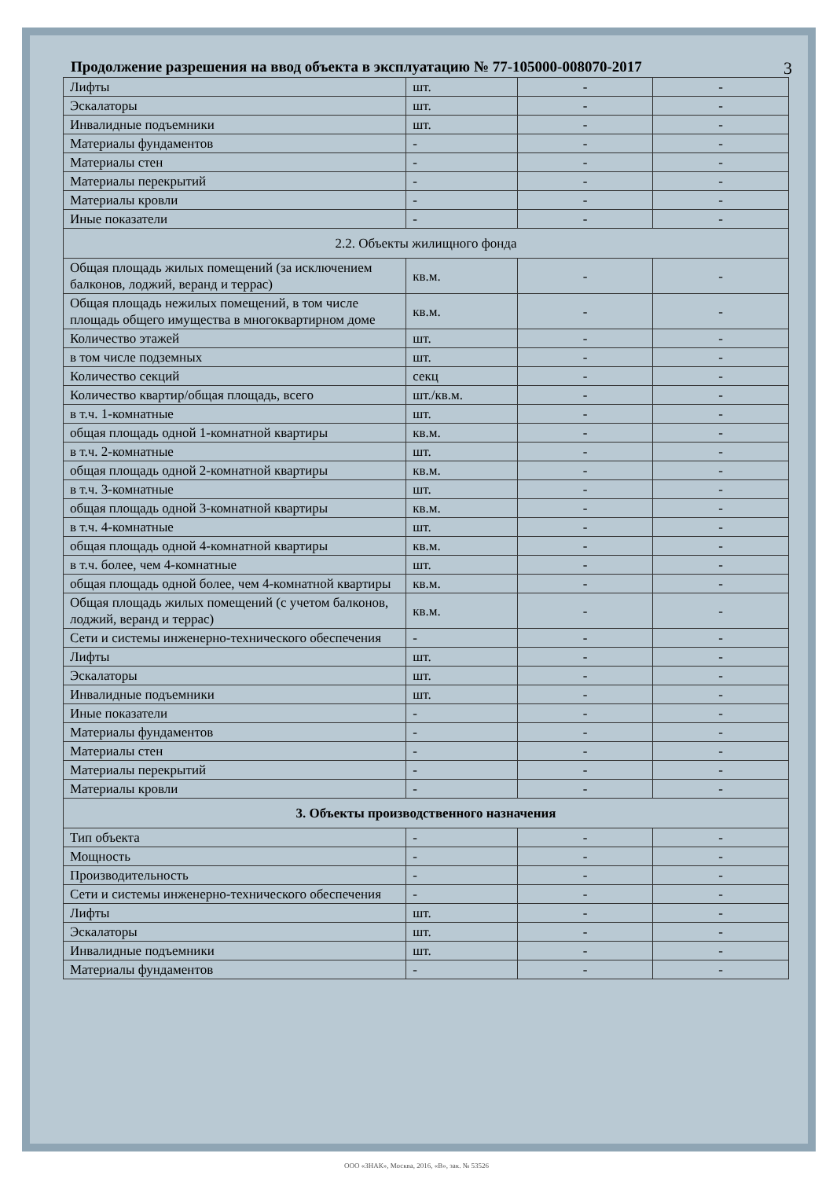Продолжение разрешения на ввод объекта в эксплуатацию № 77-105000-008070-2017
3
| Лифты | шт. | - | - |
| Эскалаторы | шт. | - | - |
| Инвалидные подъемники | шт. | - | - |
| Материалы фундаментов | - | - | - |
| Материалы стен | - | - | - |
| Материалы перекрытий | - | - | - |
| Материалы кровли | - | - | - |
| Иные показатели | - | - | - |
| 2.2. Объекты жилищного фонда | | | |
| Общая площадь жилых помещений (за исключением балконов, лоджий, веранд и террас) | кв.м. | - | - |
| Общая площадь нежилых помещений, в том числе площадь общего имущества в многоквартирном доме | кв.м. | - | - |
| Количество этажей | шт. | - | - |
| в том числе подземных | шт. | - | - |
| Количество секций | секц | - | - |
| Количество квартир/общая площадь, всего | шт./кв.м. | - | - |
| в т.ч. 1-комнатные | шт. | - | - |
| общая площадь одной 1-комнатной квартиры | кв.м. | - | - |
| в т.ч. 2-комнатные | шт. | - | - |
| общая площадь одной 2-комнатной квартиры | кв.м. | - | - |
| в т.ч. 3-комнатные | шт. | - | - |
| общая площадь одной 3-комнатной квартиры | кв.м. | - | - |
| в т.ч. 4-комнатные | шт. | - | - |
| общая площадь одной 4-комнатной квартиры | кв.м. | - | - |
| в т.ч. более, чем 4-комнатные | шт. | - | - |
| общая площадь одной более, чем 4-комнатной квартиры | кв.м. | - | - |
| Общая площадь жилых помещений (с учетом балконов, лоджий, веранд и террас) | кв.м. | - | - |
| Сети и системы инженерно-технического обеспечения | - | - | - |
| Лифты | шт. | - | - |
| Эскалаторы | шт. | - | - |
| Инвалидные подъемники | шт. | - | - |
| Иные показатели | - | - | - |
| Материалы фундаментов | - | - | - |
| Материалы стен | - | - | - |
| Материалы перекрытий | - | - | - |
| Материалы кровли | - | - | - |
| 3. Объекты производственного назначения | | | |
| Тип объекта | - | - | - |
| Мощность | - | - | - |
| Производительность | - | - | - |
| Сети и системы инженерно-технического обеспечения | - | - | - |
| Лифты | шт. | - | - |
| Эскалаторы | шт. | - | - |
| Инвалидные подъемники | шт. | - | - |
| Материалы фундаментов | - | - | - |
ООО «ЗНАК», Москва, 2016, «В», зак. № 53526